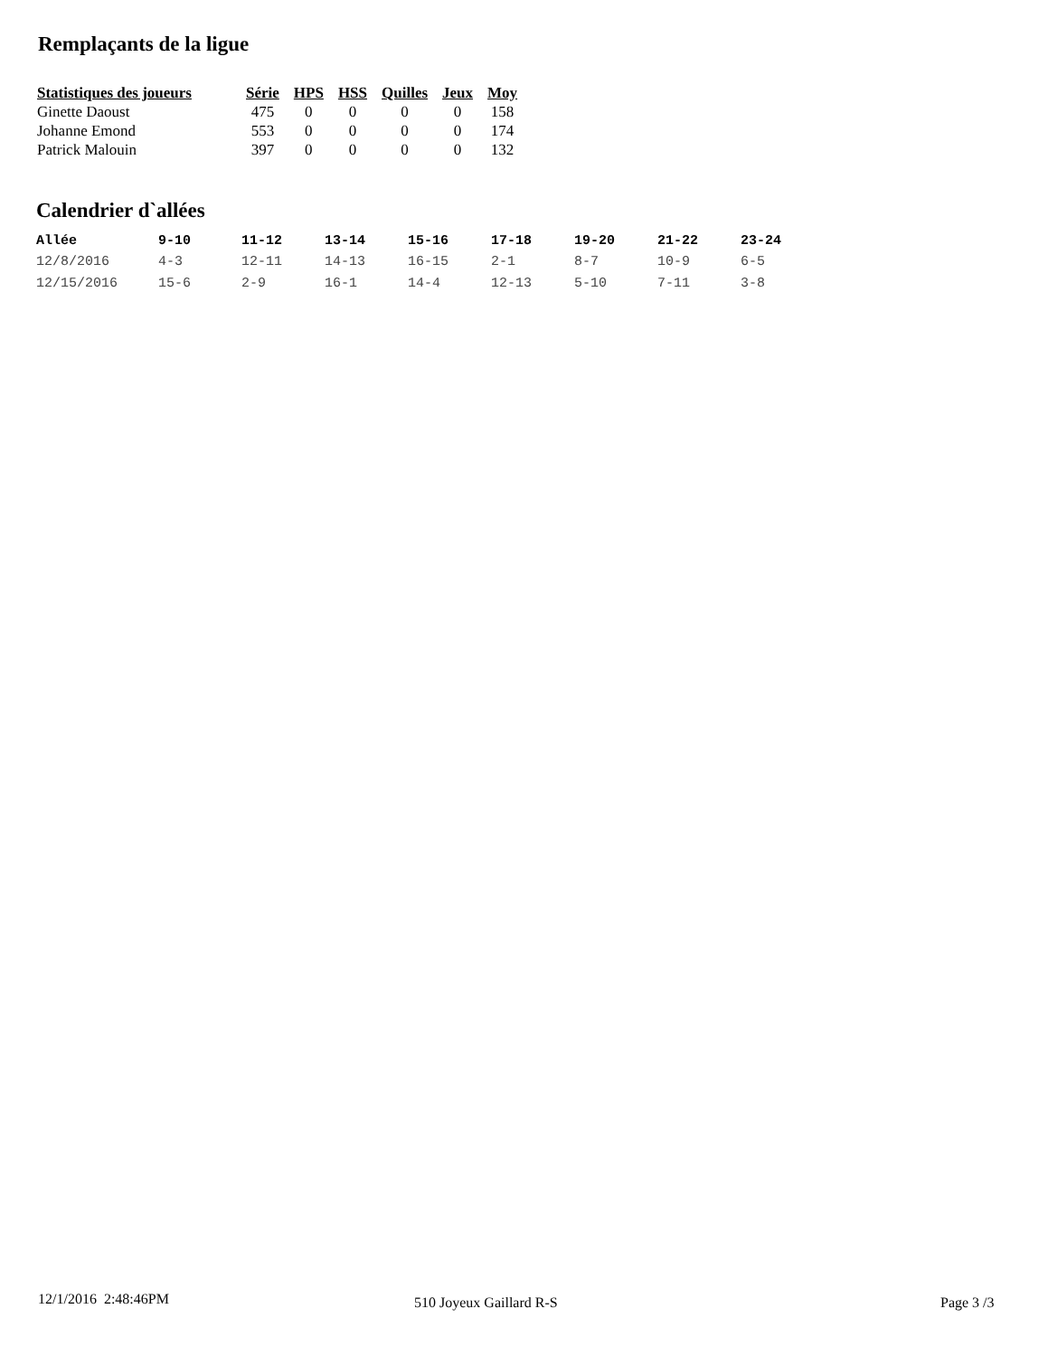Remplaçants de la ligue
| Statistiques des joueurs | Série | HPS | HSS | Quilles | Jeux | Moy |
| --- | --- | --- | --- | --- | --- | --- |
| Ginette Daoust | 475 | 0 | 0 | 0 | 0 | 158 |
| Johanne Emond | 553 | 0 | 0 | 0 | 0 | 174 |
| Patrick Malouin | 397 | 0 | 0 | 0 | 0 | 132 |
Calendrier d`allées
| Allée | 9-10 | 11-12 | 13-14 | 15-16 | 17-18 | 19-20 | 21-22 | 23-24 |
| --- | --- | --- | --- | --- | --- | --- | --- | --- |
| 12/8/2016 | 4-3 | 12-11 | 14-13 | 16-15 | 2-1 | 8-7 | 10-9 | 6-5 |
| 12/15/2016 | 15-6 | 2-9 | 16-1 | 14-4 | 12-13 | 5-10 | 7-11 | 3-8 |
12/1/2016 2:48:46PM 510 Joyeux Gaillard R-S Page 3 /3